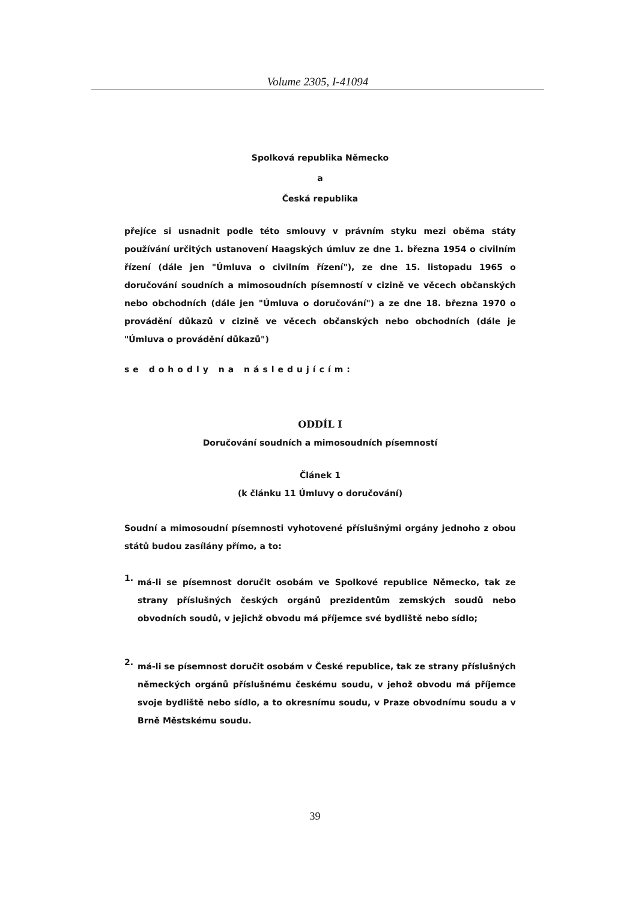Volume 2305, I-41094
Spolková republika Německo
a
Česká republika
přejíce si usnadnit podle této smlouvy v právním styku mezi oběma státy používání určitých ustanovení Haagských úmluv ze dne 1. března 1954 o civilním řízení (dále jen "Úmluva o civilním řízení"), ze dne 15. listopadu 1965 o doručování soudních a mimosoudních písemností v cizině ve věcech občanských nebo obchodních (dále jen "Úmluva o doručování") a ze dne 18. března 1970 o provádění důkazů v cizině ve věcech občanských nebo obchodních (dále je "Úmluva o provádění důkazů")
se dohodly na následujícím:
ODDÍL I
Doručování soudních a mimosoudních písemností
Článek 1
(k článku 11 Úmluvy o doručování)
Soudní a mimosoudní písemnosti vyhotovené příslušnými orgány jednoho z obou států budou zasílány přímo, a to:
1.
má-li se písemnost doručit osobám ve Spolkové republice Německo, tak ze strany příslušných českých orgánů prezidentům zemských soudů nebo obvodních soudů, v jejichž obvodu má příjemce své bydliště nebo sídlo;
2.
má-li se písemnost doručit osobám v České republice, tak ze strany příslušných německých orgánů příslušnému českému soudu, v jehož obvodu má příjemce svoje bydliště nebo sídlo, a to okresnímu soudu, v Praze obvodnímu soudu a v Brně Městskému soudu.
39